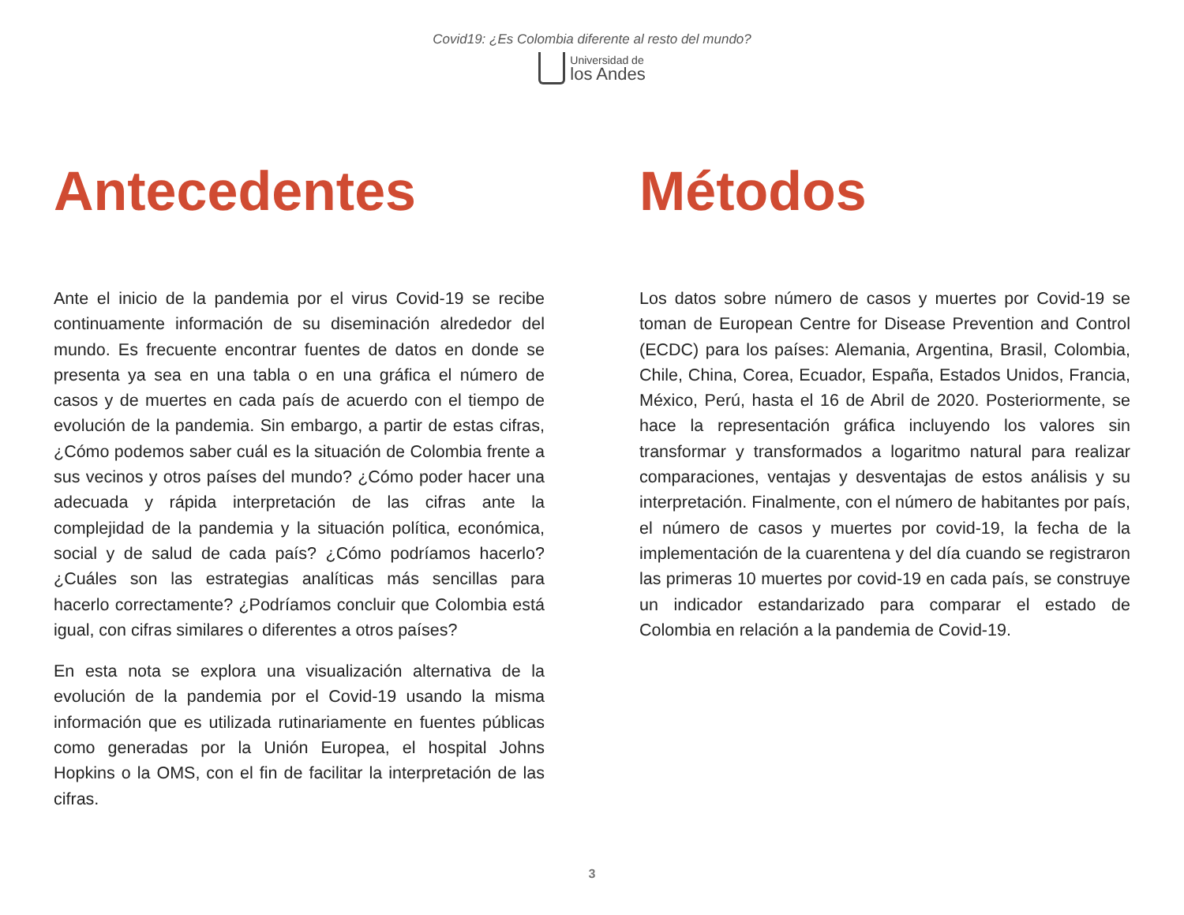Covid19: ¿Es Colombia diferente al resto del mundo?
Universidad de
los Andes
Antecedentes
Ante el inicio de la pandemia por el virus Covid-19 se recibe continuamente información de su diseminación alrededor del mundo. Es frecuente encontrar fuentes de datos en donde se presenta ya sea en una tabla o en una gráfica el número de casos y de muertes en cada país de acuerdo con el tiempo de evolución de la pandemia. Sin embargo, a partir de estas cifras, ¿Cómo podemos saber cuál es la situación de Colombia frente a sus vecinos y otros países del mundo? ¿Cómo poder hacer una adecuada y rápida interpretación de las cifras ante la complejidad de la pandemia y la situación política, económica, social y de salud de cada país? ¿Cómo podríamos hacerlo? ¿Cuáles son las estrategias analíticas más sencillas para hacerlo correctamente? ¿Podríamos concluir que Colombia está igual, con cifras similares o diferentes a otros países?
En esta nota se explora una visualización alternativa de la evolución de la pandemia por el Covid-19 usando la misma información que es utilizada rutinariamente en fuentes públicas como generadas por la Unión Europea, el hospital Johns Hopkins o la OMS, con el fin de facilitar la interpretación de las cifras.
Métodos
Los datos sobre número de casos y muertes por Covid-19 se toman de European Centre for Disease Prevention and Control (ECDC) para los países: Alemania, Argentina, Brasil, Colombia, Chile, China, Corea, Ecuador, España, Estados Unidos, Francia, México, Perú, hasta el 16 de Abril de 2020. Posteriormente, se hace la representación gráfica incluyendo los valores sin transformar y transformados a logaritmo natural para realizar comparaciones, ventajas y desventajas de estos análisis y su interpretación. Finalmente, con el número de habitantes por país, el número de casos y muertes por covid-19, la fecha de la implementación de la cuarentena y del día cuando se registraron las primeras 10 muertes por covid-19 en cada país, se construye un indicador estandarizado para comparar el estado de Colombia en relación a la pandemia de Covid-19.
3